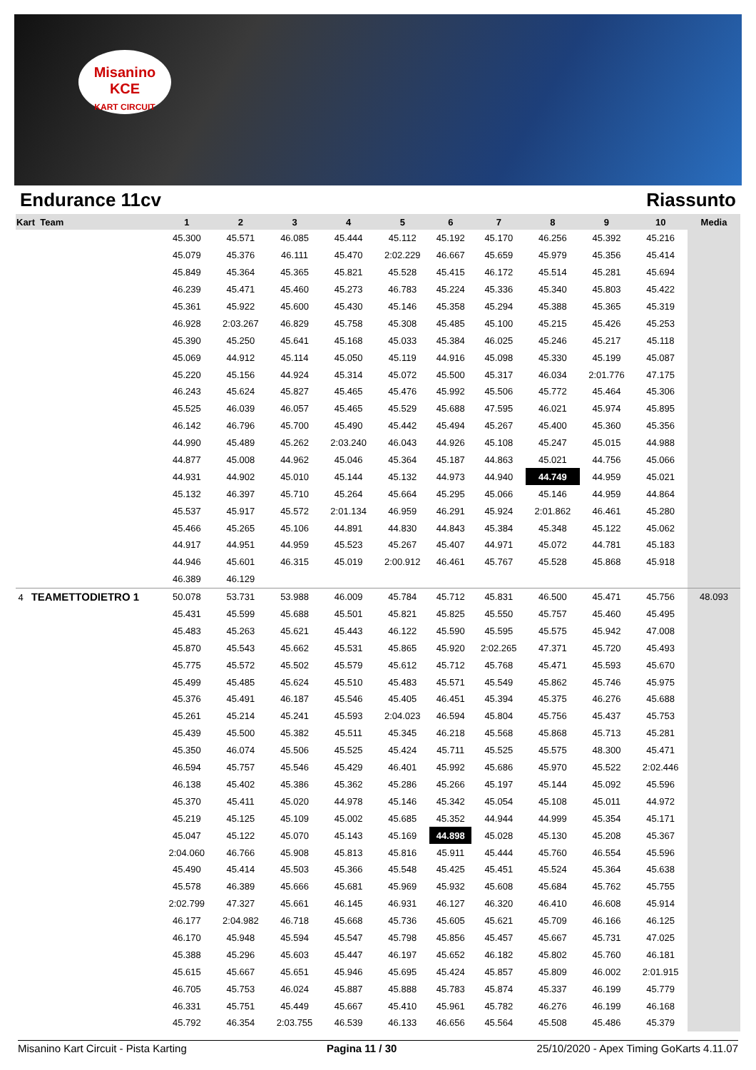Misanino
KCE
KART CIRCUIT
Endurance 11cv Riassunto
| Kart Team | 1 | 2 | 3 | 4 | 5 | 6 | 7 | 8 | 9 | 10 | Media |
| --- | --- | --- | --- | --- | --- | --- | --- | --- | --- | --- | --- |
| | 45.300 | 45.571 | 46.085 | 45.444 | 45.112 | 45.192 | 45.170 | 46.256 | 45.392 | 45.216 | |
| | 45.079 | 45.376 | 46.111 | 45.470 | 2:02.229 | 46.667 | 45.659 | 45.979 | 45.356 | 45.414 | |
| | 45.849 | 45.364 | 45.365 | 45.821 | 45.528 | 45.415 | 46.172 | 45.514 | 45.281 | 45.694 | |
| | 46.239 | 45.471 | 45.460 | 45.273 | 46.783 | 45.224 | 45.336 | 45.340 | 45.803 | 45.422 | |
| | 45.361 | 45.922 | 45.600 | 45.430 | 45.146 | 45.358 | 45.294 | 45.388 | 45.365 | 45.319 | |
| | 46.928 | 2:03.267 | 46.829 | 45.758 | 45.308 | 45.485 | 45.100 | 45.215 | 45.426 | 45.253 | |
| | 45.390 | 45.250 | 45.641 | 45.168 | 45.033 | 45.384 | 46.025 | 45.246 | 45.217 | 45.118 | |
| | 45.069 | 44.912 | 45.114 | 45.050 | 45.119 | 44.916 | 45.098 | 45.330 | 45.199 | 45.087 | |
| | 45.220 | 45.156 | 44.924 | 45.314 | 45.072 | 45.500 | 45.317 | 46.034 | 2:01.776 | 47.175 | |
| | 46.243 | 45.624 | 45.827 | 45.465 | 45.476 | 45.992 | 45.506 | 45.772 | 45.464 | 45.306 | |
| | 45.525 | 46.039 | 46.057 | 45.465 | 45.529 | 45.688 | 47.595 | 46.021 | 45.974 | 45.895 | |
| | 46.142 | 46.796 | 45.700 | 45.490 | 45.442 | 45.494 | 45.267 | 45.400 | 45.360 | 45.356 | |
| | 44.990 | 45.489 | 45.262 | 2:03.240 | 46.043 | 44.926 | 45.108 | 45.247 | 45.015 | 44.988 | |
| | 44.877 | 45.008 | 44.962 | 45.046 | 45.364 | 45.187 | 44.863 | 45.021 | 44.756 | 45.066 | |
| | 44.931 | 44.902 | 45.010 | 45.144 | 45.132 | 44.973 | 44.940 | 44.749 | 44.959 | 45.021 | |
| | 45.132 | 46.397 | 45.710 | 45.264 | 45.664 | 45.295 | 45.066 | 45.146 | 44.959 | 44.864 | |
| | 45.537 | 45.917 | 45.572 | 2:01.134 | 46.959 | 46.291 | 45.924 | 2:01.862 | 46.461 | 45.280 | |
| | 45.466 | 45.265 | 45.106 | 44.891 | 44.830 | 44.843 | 45.384 | 45.348 | 45.122 | 45.062 | |
| | 44.917 | 44.951 | 44.959 | 45.523 | 45.267 | 45.407 | 44.971 | 45.072 | 44.781 | 45.183 | |
| | 44.946 | 45.601 | 46.315 | 45.019 | 2:00.912 | 46.461 | 45.767 | 45.528 | 45.868 | 45.918 | |
| | 46.389 | 46.129 | | | | | | | | | |
| 4 TEAMETTODIETRO 1 | 50.078 | 53.731 | 53.988 | 46.009 | 45.784 | 45.712 | 45.831 | 46.500 | 45.471 | 45.756 | 48.093 |
| | 45.431 | 45.599 | 45.688 | 45.501 | 45.821 | 45.825 | 45.550 | 45.757 | 45.460 | 45.495 | |
| | 45.483 | 45.263 | 45.621 | 45.443 | 46.122 | 45.590 | 45.595 | 45.575 | 45.942 | 47.008 | |
| | 45.870 | 45.543 | 45.662 | 45.531 | 45.865 | 45.920 | 2:02.265 | 47.371 | 45.720 | 45.493 | |
| | 45.775 | 45.572 | 45.502 | 45.579 | 45.612 | 45.712 | 45.768 | 45.471 | 45.593 | 45.670 | |
| | 45.499 | 45.485 | 45.624 | 45.510 | 45.483 | 45.571 | 45.549 | 45.862 | 45.746 | 45.975 | |
| | 45.376 | 45.491 | 46.187 | 45.546 | 45.405 | 46.451 | 45.394 | 45.375 | 46.276 | 45.688 | |
| | 45.261 | 45.214 | 45.241 | 45.593 | 2:04.023 | 46.594 | 45.804 | 45.756 | 45.437 | 45.753 | |
| | 45.439 | 45.500 | 45.382 | 45.511 | 45.345 | 46.218 | 45.568 | 45.868 | 45.713 | 45.281 | |
| | 45.350 | 46.074 | 45.506 | 45.525 | 45.424 | 45.711 | 45.525 | 45.575 | 48.300 | 45.471 | |
| | 46.594 | 45.757 | 45.546 | 45.429 | 46.401 | 45.992 | 45.686 | 45.970 | 45.522 | 2:02.446 | |
| | 46.138 | 45.402 | 45.386 | 45.362 | 45.286 | 45.266 | 45.197 | 45.144 | 45.092 | 45.596 | |
| | 45.370 | 45.411 | 45.020 | 44.978 | 45.146 | 45.342 | 45.054 | 45.108 | 45.011 | 44.972 | |
| | 45.219 | 45.125 | 45.109 | 45.002 | 45.685 | 45.352 | 44.944 | 44.999 | 45.354 | 45.171 | |
| | 45.047 | 45.122 | 45.070 | 45.143 | 45.169 | 44.898 | 45.028 | 45.130 | 45.208 | 45.367 | |
| | 2:04.060 | 46.766 | 45.908 | 45.813 | 45.816 | 45.911 | 45.444 | 45.760 | 46.554 | 45.596 | |
| | 45.490 | 45.414 | 45.503 | 45.366 | 45.548 | 45.425 | 45.451 | 45.524 | 45.364 | 45.638 | |
| | 45.578 | 46.389 | 45.666 | 45.681 | 45.969 | 45.932 | 45.608 | 45.684 | 45.762 | 45.755 | |
| | 2:02.799 | 47.327 | 45.661 | 46.145 | 46.931 | 46.127 | 46.320 | 46.410 | 46.608 | 45.914 | |
| | 46.177 | 2:04.982 | 46.718 | 45.668 | 45.736 | 45.605 | 45.621 | 45.709 | 46.166 | 46.125 | |
| | 46.170 | 45.948 | 45.594 | 45.547 | 45.798 | 45.856 | 45.457 | 45.667 | 45.731 | 47.025 | |
| | 45.388 | 45.296 | 45.603 | 45.447 | 46.197 | 45.652 | 46.182 | 45.802 | 45.760 | 46.181 | |
| | 45.615 | 45.667 | 45.651 | 45.946 | 45.695 | 45.424 | 45.857 | 45.809 | 46.002 | 2:01.915 | |
| | 46.705 | 45.753 | 46.024 | 45.887 | 45.888 | 45.783 | 45.874 | 45.337 | 46.199 | 45.779 | |
| | 46.331 | 45.751 | 45.449 | 45.667 | 45.410 | 45.961 | 45.782 | 46.276 | 46.199 | 46.168 | |
| | 45.792 | 46.354 | 2:03.755 | 46.539 | 46.133 | 46.656 | 45.564 | 45.508 | 45.486 | 45.379 | |
Misanino Kart Circuit - Pista Karting Pagina 11 / 30 25/10/2020 - Apex Timing GoKarts 4.11.07